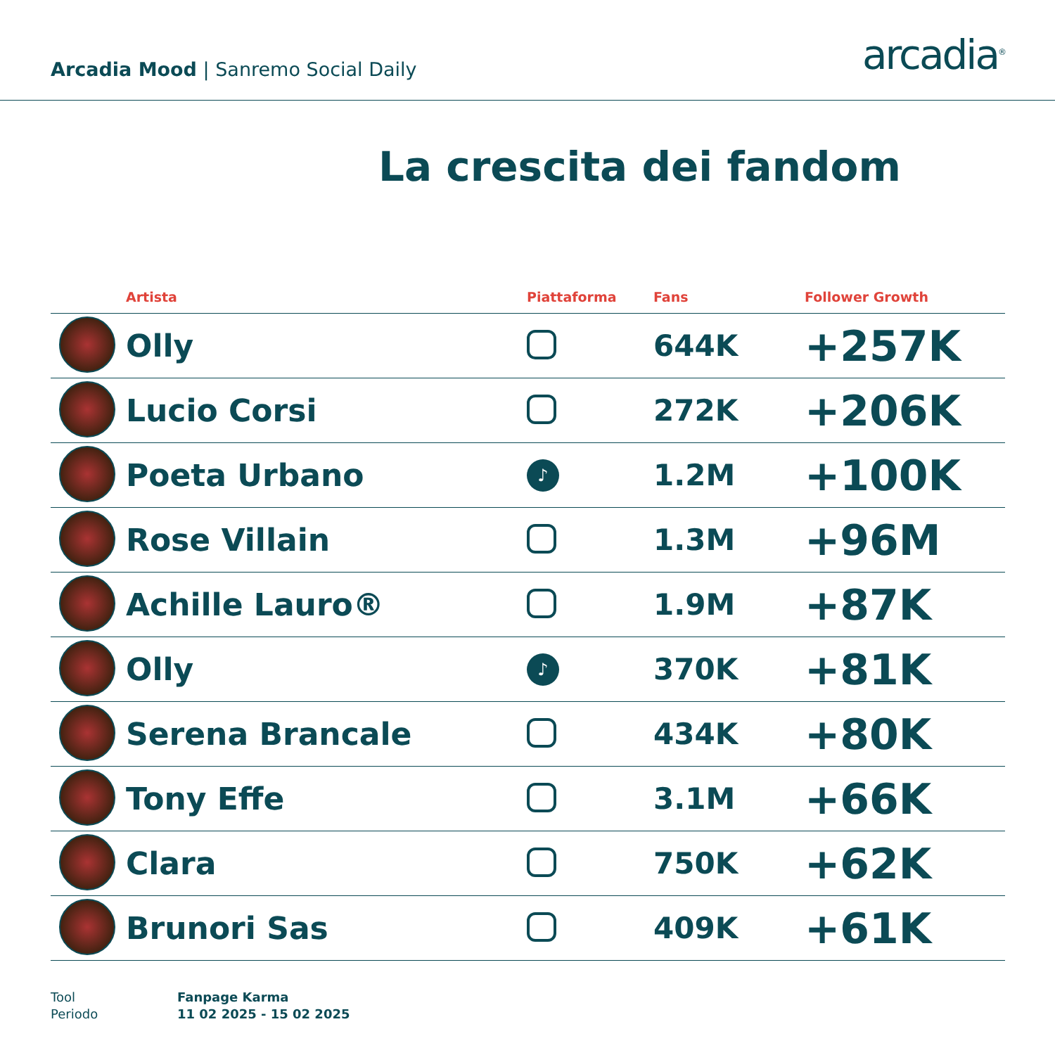Arcadia Mood | Sanremo Social Daily
arcadia<sup>®</sup>
La crescita dei fandom
| | Artista | Piattaforma | Fans | Follower Growth |
| --- | --- | --- | --- | --- |
| | Olly | | 644K | +257K |
| | Lucio Corsi | | 272K | +206K |
| | Poeta Urbano | ♪ | 1.2M | +100K |
| | Rose Villain | | 1.3M | +96M |
| | Achille Lauro® | | 1.9M | +87K |
| | Olly | ♪ | 370K | +81K |
| | Serena Brancale | | 434K | +80K |
| | Tony Effe | | 3.1M | +66K |
| | Clara | | 750K | +62K |
| | Brunori Sas | | 409K | +61K |
Tool
Periodo
Fanpage Karma
11 02 2025 - 15 02 2025